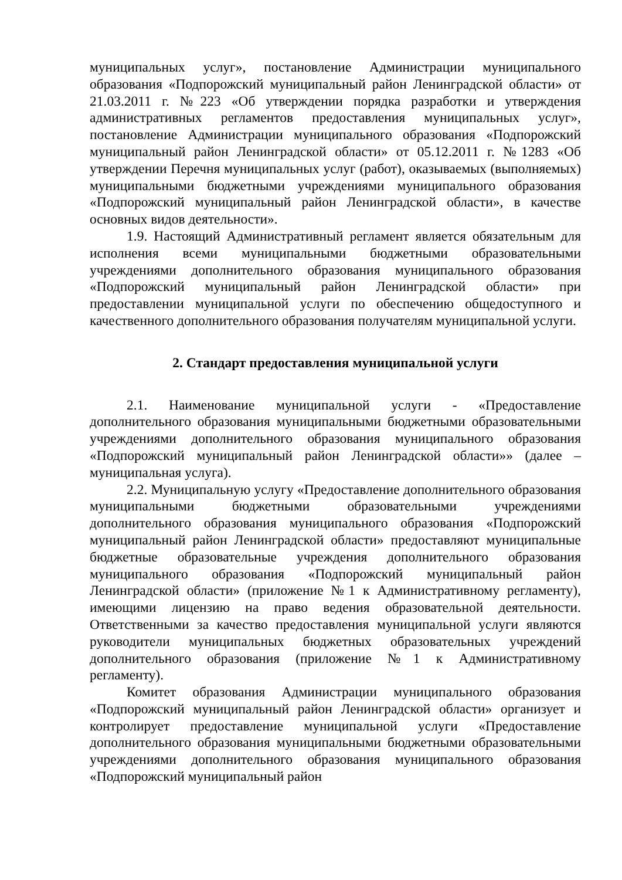муниципальных услуг», постановление Администрации муниципального образования «Подпорожский муниципальный район Ленинградской области» от 21.03.2011 г. №223 «Об утверждении порядка разработки и утверждения административных регламентов предоставления муниципальных услуг», постановление Администрации муниципального образования «Подпорожский муниципальный район Ленинградской области» от 05.12.2011 г. №1283 «Об утверждении Перечня муниципальных услуг (работ), оказываемых (выполняемых) муниципальными бюджетными учреждениями муниципального образования «Подпорожский муниципальный район Ленинградской области», в качестве основных видов деятельности».
1.9. Настоящий Административный регламент является обязательным для исполнения всеми муниципальными бюджетными образовательными учреждениями дополнительного образования муниципального образования «Подпорожский муниципальный район Ленинградской области» при предоставлении муниципальной услуги по обеспечению общедоступного и качественного дополнительного образования получателям муниципальной услуги.
2. Стандарт предоставления муниципальной услуги
2.1. Наименование муниципальной услуги - «Предоставление дополнительного образования муниципальными бюджетными образовательными учреждениями дополнительного образования муниципального образования «Подпорожский муниципальный район Ленинградской области»» (далее – муниципальная услуга).
2.2. Муниципальную услугу «Предоставление дополнительного образования муниципальными бюджетными образовательными учреждениями дополнительного образования муниципального образования «Подпорожский муниципальный район Ленинградской области» предоставляют муниципальные бюджетные образовательные учреждения дополнительного образования муниципального образования «Подпорожский муниципальный район Ленинградской области» (приложение №1 к Административному регламенту), имеющими лицензию на право ведения образовательной деятельности. Ответственными за качество предоставления муниципальной услуги являются руководители муниципальных бюджетных образовательных учреждений дополнительного образования (приложение №1 к Административному регламенту).
Комитет образования Администрации муниципального образования «Подпорожский муниципальный район Ленинградской области» организует и контролирует предоставление муниципальной услуги «Предоставление дополнительного образования муниципальными бюджетными образовательными учреждениями дополнительного образования муниципального образования «Подпорожский муниципальный район